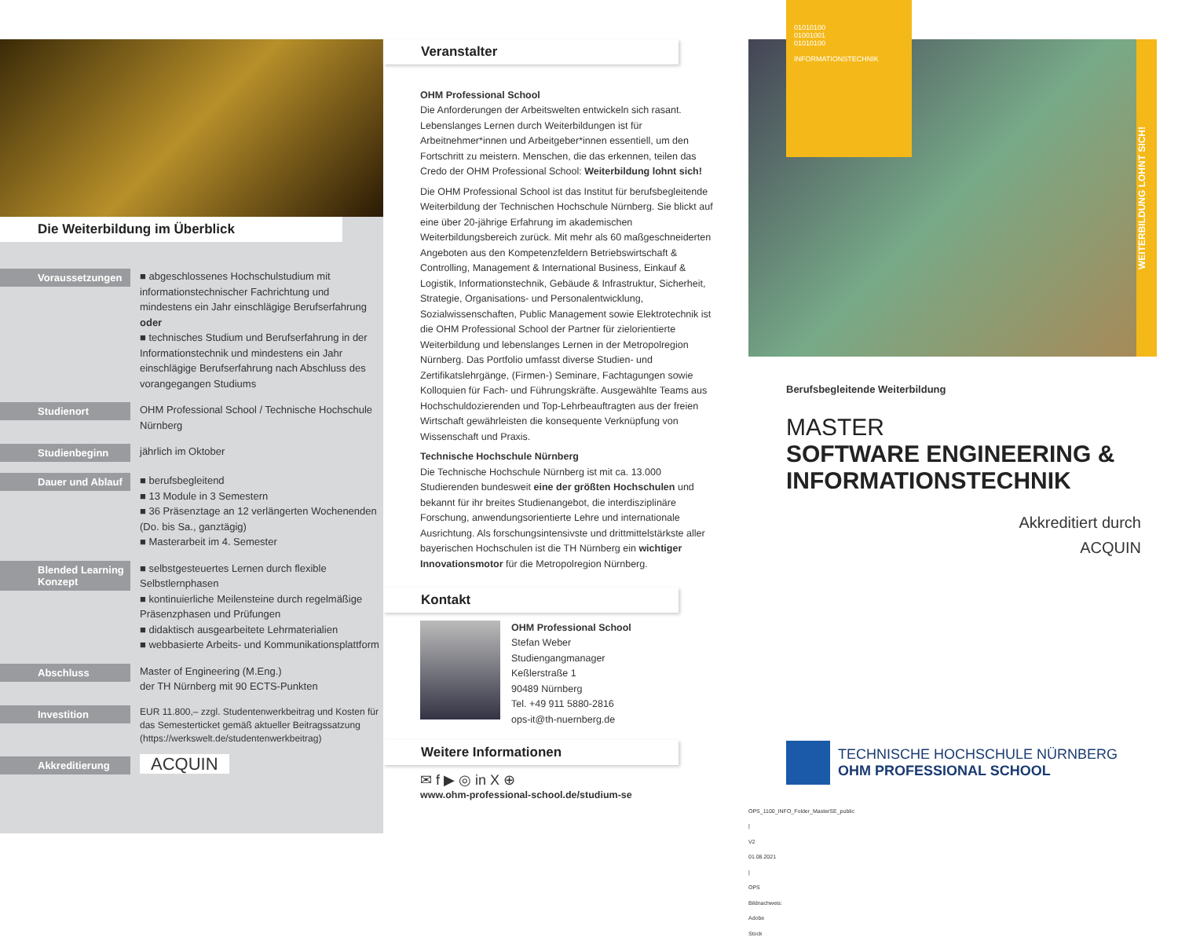Die Weiterbildung im Überblick
Voraussetzungen
■ abgeschlossenes Hochschulstudium mit informationstechnischer Fachrichtung und mindestens ein Jahr einschlägige Berufserfahrung oder
■ technisches Studium und Berufserfahrung in der Informationstechnik und mindestens ein Jahr einschlägige Berufserfahrung nach Abschluss des vorangegangen Studiums
Studienort
OHM Professional School / Technische Hochschule Nürnberg
Studienbeginn
jährlich im Oktober
Dauer und Ablauf
■ berufsbegleitend
■ 13 Module in 3 Semestern
■ 36 Präsenztage an 12 verlängerten Wochenenden (Do. bis Sa., ganztägig)
■ Masterarbeit im 4. Semester
Blended Learning Konzept
■ selbstgesteuertes Lernen durch flexible Selbstlernphasen
■ kontinuierliche Meilensteine durch regelmäßige Präsenzphasen und Prüfungen
■ didaktisch ausgearbeitete Lehrmaterialien
■ webbasierte Arbeits- und Kommunikationsplattform
Abschluss
Master of Engineering (M.Eng.)
der TH Nürnberg mit 90 ECTS-Punkten
Investition
EUR 11.800,– zzgl. Studentenwerkbeitrag und Kosten für das Semesterticket gemäß aktueller Beitragssatzung (https://werkswelt.de/studentenwerkbeitrag)
Akkreditierung
ACQUIN
Veranstalter
OHM Professional School
Die Anforderungen der Arbeitswelten entwickeln sich rasant. Lebenslanges Lernen durch Weiterbildungen ist für Arbeitnehmer*innen und Arbeitgeber*innen essentiell, um den Fortschritt zu meistern. Menschen, die das erkennen, teilen das Credo der OHM Professional School: Weiterbildung lohnt sich!
Die OHM Professional School ist das Institut für berufsbegleitende Weiterbildung der Technischen Hochschule Nürnberg. Sie blickt auf eine über 20-jährige Erfahrung im akademischen Weiterbildungsbereich zurück. Mit mehr als 60 maßgeschneiderten Angeboten aus den Kompetenzfeldern Betriebswirtschaft & Controlling, Management & International Business, Einkauf & Logistik, Informationstechnik, Gebäude & Infrastruktur, Sicherheit, Strategie, Organisations- und Personalentwicklung, Sozialwissenschaften, Public Management sowie Elektrotechnik ist die OHM Professional School der Partner für zielorientierte Weiterbildung und lebenslanges Lernen in der Metropolregion Nürnberg. Das Portfolio umfasst diverse Studien- und Zertifikatslehrgänge, (Firmen-) Seminare, Fachtagungen sowie Kolloquien für Fach- und Führungskräfte. Ausgewählte Teams aus Hochschuldozierenden und Top-Lehrbeauftragten aus der freien Wirtschaft gewährleisten die konsequente Verknüpfung von Wissenschaft und Praxis.
Technische Hochschule Nürnberg
Die Technische Hochschule Nürnberg ist mit ca. 13.000 Studierenden bundesweit eine der größten Hochschulen und bekannt für ihr breites Studienangebot, die interdisziplinäre Forschung, anwendungsorientierte Lehre und internationale Ausrichtung. Als forschungsintensivste und drittmittelstärkste aller bayerischen Hochschulen ist die TH Nürnberg ein wichtiger Innovationsmotor für die Metropolregion Nürnberg.
Kontakt
OHM Professional School
Stefan Weber
Studiengangmanager
Keßlerstraße 1
90489 Nürnberg
Tel. +49 911 5880-2816
ops-it@th-nuernberg.de
Weitere Informationen
✉ f ▶ ◎ in X ⊕
www.ohm-professional-school.de/studium-se
OPS_1100_INFO_Folder_MasterSE_public | V2 01.08.2021 | OPS Bildnachweis: Adobe Stock
01010100
01001001
01010100
INFORMATIONSTECHNIK
WEITERBILDUNG LOHNT SICH!
Berufsbegleitende Weiterbildung
MASTER
SOFTWARE ENGINEERING & INFORMATIONSTECHNIK
Akkreditiert durch
ACQUIN
TECHNISCHE HOCHSCHULE NÜRNBERG
OHM PROFESSIONAL SCHOOL